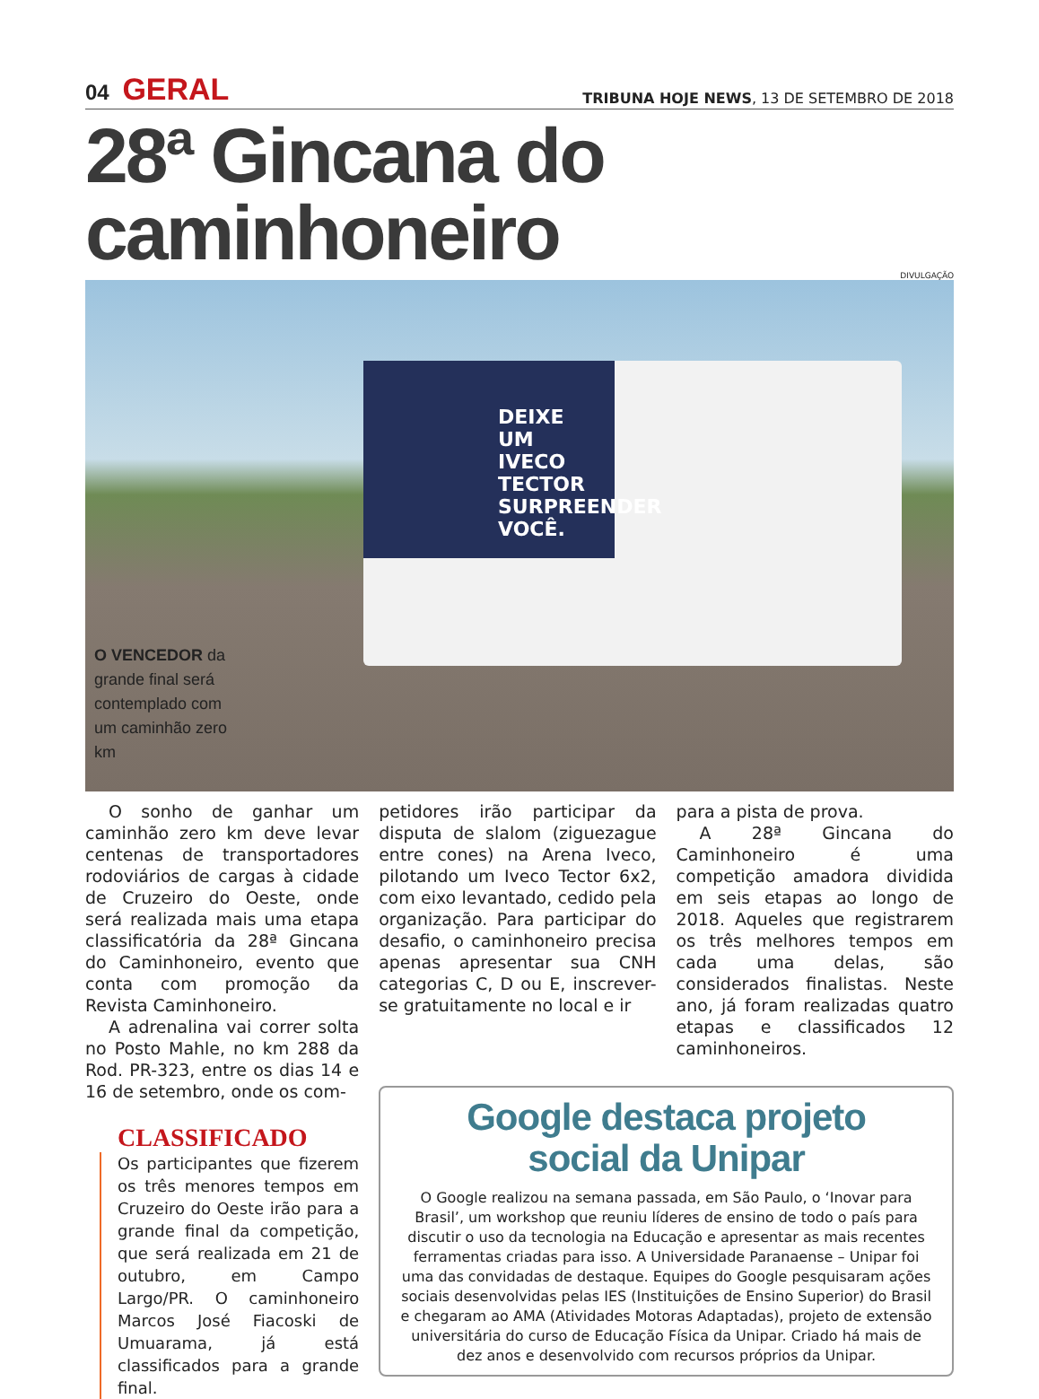04 GERAL
TRIBUNA HOJE NEWS, 13 DE SETEMBRO DE 2018
28ª Gincana do caminhoneiro
DIVULGAÇÃO
DEIXE UM IVECO TECTOR SURPREENDER VOCÊ.
O VENCEDOR da grande final será contemplado com um caminhão zero km
O sonho de ganhar um caminhão zero km deve levar centenas de transportadores rodoviários de cargas à cidade de Cruzeiro do Oeste, onde será realizada mais uma etapa classificatória da 28ª Gincana do Caminhoneiro, evento que conta com promoção da Revista Caminhoneiro.
A adrenalina vai correr solta no Posto Mahle, no km 288 da Rod. PR-323, entre os dias 14 e 16 de setembro, onde os com-
CLASSIFICADO
Os participantes que fizerem os três menores tempos em Cruzeiro do Oeste irão para a grande final da competição, que será realizada em 21 de outubro, em Campo Largo/PR. O caminhoneiro Marcos José Fiacoski de Umuarama, já está classificados para a grande final.
petidores irão participar da disputa de slalom (ziguezague entre cones) na Arena Iveco, pilotando um Iveco Tector 6x2, com eixo levantado, cedido pela organização. Para participar do desafio, o caminhoneiro precisa apenas apresentar sua CNH categorias C, D ou E, inscrever-se gratuitamente no local e ir
para a pista de prova.
A 28ª Gincana do Caminhoneiro é uma competição amadora dividida em seis etapas ao longo de 2018. Aqueles que registrarem os três melhores tempos em cada uma delas, são considerados finalistas. Neste ano, já foram realizadas quatro etapas e classificados 12 caminhoneiros.
Google destaca projeto
social da Unipar
O Google realizou na semana passada, em São Paulo, o ‘Inovar para Brasil’, um workshop que reuniu líderes de ensino de todo o país para discutir o uso da tecnologia na Educação e apresentar as mais recentes ferramentas criadas para isso. A Universidade Paranaense – Unipar foi uma das convidadas de destaque. Equipes do Google pesquisaram ações sociais desenvolvidas pelas IES (Instituições de Ensino Superior) do Brasil e chegaram ao AMA (Atividades Motoras Adaptadas), projeto de extensão universitária do curso de Educação Física da Unipar. Criado há mais de dez anos e desenvolvido com recursos próprios da Unipar.